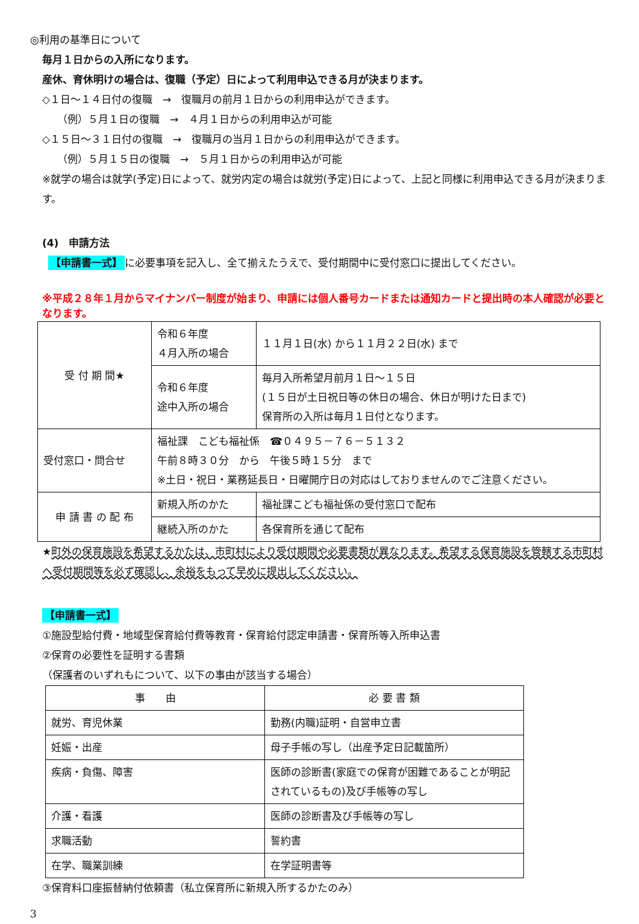◎利用の基準日について
毎月１日からの入所になります。
産休、育休明けの場合は、復職（予定）日によって利用申込できる月が決まります。
◇１日～１４日付の復職　→　復職月の前月１日からの利用申込ができます。
（例）５月１日の復職　→　４月１日からの利用申込が可能
◇１５日～３１日付の復職　→　復職月の当月１日からの利用申込ができます。
（例）５月１５日の復職　→　５月１日からの利用申込が可能
※就学の場合は就学(予定)日によって、就労内定の場合は就労(予定)日によって、上記と同様に利用申込できる月が決まります。
(4)　申請方法
【申請書一式】 に必要事項を記入し、全て揃えたうえで、受付期間中に受付窓口に提出してください。
※平成２８年１月からマイナンバー制度が始まり、申請には個人番号カードまたは通知カードと提出時の本人確認が必要となります。
| 受 付 期 間★ | 令和６年度 ４月入所の場合 | １１月１日(水) から１１月２２日(水) まで |
| | 令和６年度 途中入所の場合 | 毎月入所希望月前月１日～１５日 (１５日が土日祝日等の休日の場合、休日が明けた日まで) 保育所の入所は毎月１日付となります。 |
| 受付窓口・問合せ | 福祉課 こども福祉係 ☎０４９５－７６－５１３２ 午前８時３０分 から 午後５時１５分 まで ※土日・祝日・業務延長日・日曜開庁日の対応はしておりませんのでご注意ください。 | |
| 申 請 書 の 配 布 | 新規入所のかた | 福祉課こども福祉係の受付窓口で配布 |
| | 継続入所のかた | 各保育所を通じて配布 |
★町外の保育施設を希望するかたは、市町村により受付期間や必要書類が異なります。希望する保育施設を管轄する市町村へ受付期間等を必ず確認し、余裕をもって早めに提出してください。
【申請書一式】
①施設型給付費・地域型保育給付費等教育・保育給付認定申請書・保育所等入所申込書
②保育の必要性を証明する書類
（保護者のいずれもについて、以下の事由が該当する場合）
| 事 由 | 必 要 書 類 |
| --- | --- |
| 就労、育児休業 | 勤務(内職)証明・自営申立書 |
| 妊娠・出産 | 母子手帳の写し（出産予定日記載箇所） |
| 疾病・負傷、障害 | 医師の診断書(家庭での保育が困難であることが明記されているもの)及び手帳等の写し |
| 介護・看護 | 医師の診断書及び手帳等の写し |
| 求職活動 | 誓約書 |
| 在学、職業訓練 | 在学証明書等 |
③保育料口座振替納付依頼書（私立保育所に新規入所するかたのみ）
3